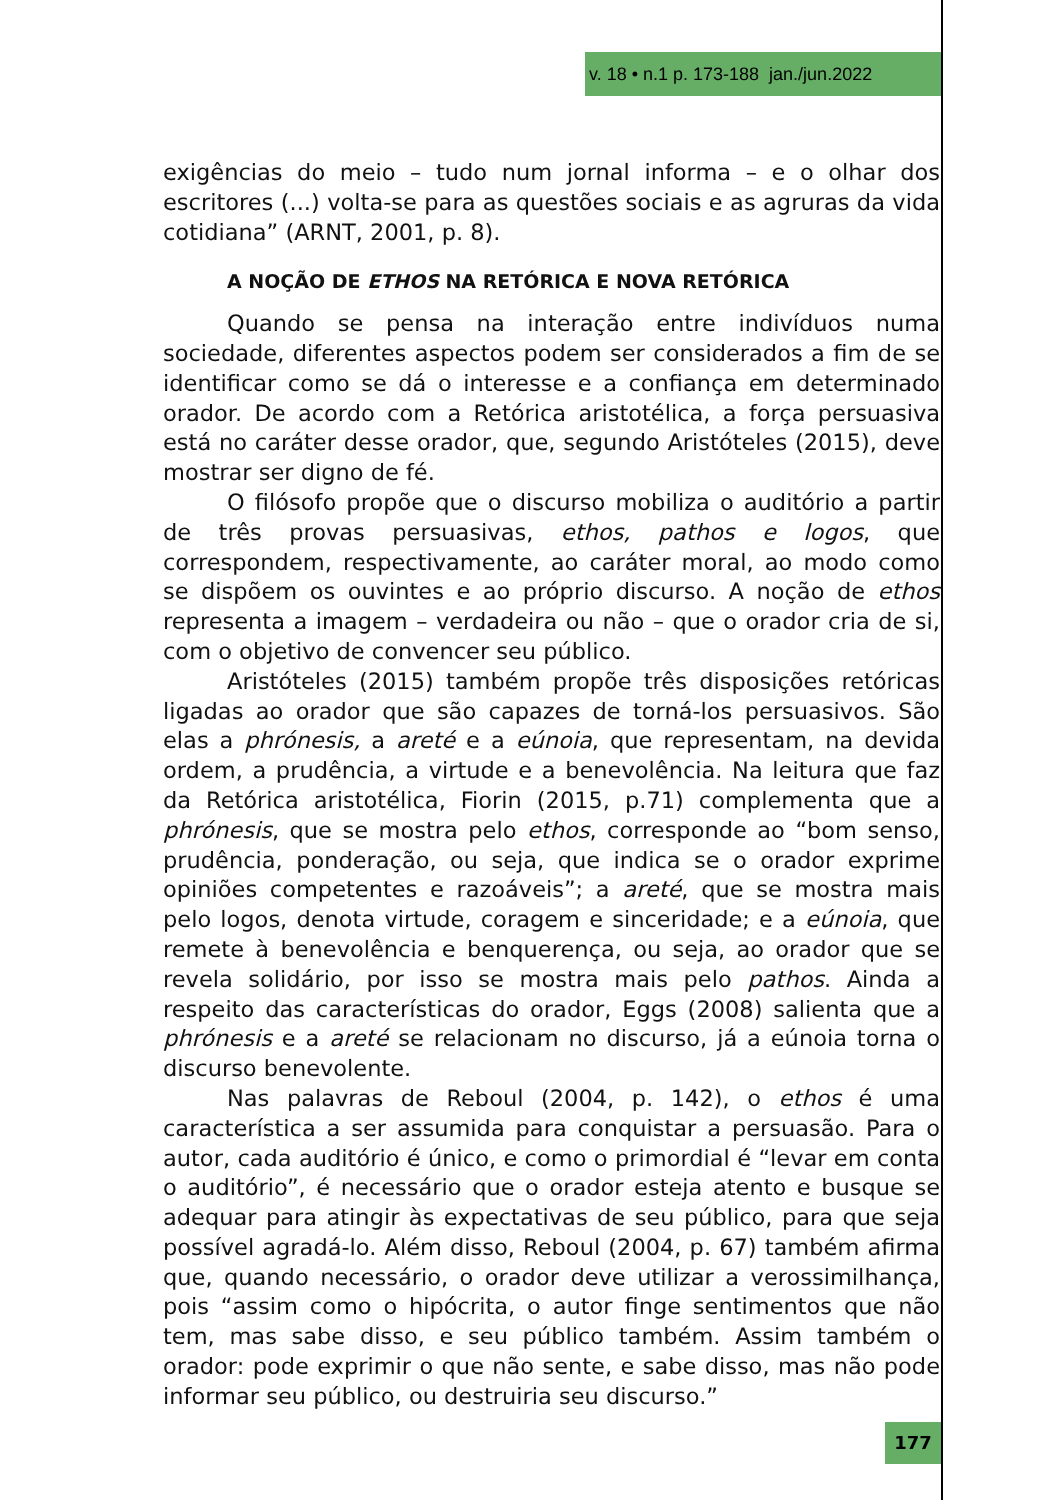v. 18 • n.1 p. 173-188 jan./jun.2022
exigências do meio – tudo num jornal informa – e o olhar dos escritores (...) volta-se para as questões sociais e as agruras da vida cotidiana” (ARNT, 2001, p. 8).
A NOÇÃO DE ETHOS NA RETÓRICA E NOVA RETÓRICA
Quando se pensa na interação entre indivíduos numa sociedade, diferentes aspectos podem ser considerados a fim de se identificar como se dá o interesse e a confiança em determinado orador. De acordo com a Retórica aristotélica, a força persuasiva está no caráter desse orador, que, segundo Aristóteles (2015), deve mostrar ser digno de fé.
O filósofo propõe que o discurso mobiliza o auditório a partir de três provas persuasivas, ethos, pathos e logos, que correspondem, respectivamente, ao caráter moral, ao modo como se dispõem os ouvintes e ao próprio discurso. A noção de ethos representa a imagem – verdadeira ou não – que o orador cria de si, com o objetivo de convencer seu público.
Aristóteles (2015) também propõe três disposições retóricas ligadas ao orador que são capazes de torná-los persuasivos. São elas a phrónesis, a areté e a eúnoia, que representam, na devida ordem, a prudência, a virtude e a benevolência. Na leitura que faz da Retórica aristotélica, Fiorin (2015, p.71) complementa que a phrónesis, que se mostra pelo ethos, corresponde ao “bom senso, prudência, ponderação, ou seja, que indica se o orador exprime opiniões competentes e razoáveis”; a areté, que se mostra mais pelo logos, denota virtude, coragem e sinceridade; e a eúnoia, que remete à benevolência e benquerença, ou seja, ao orador que se revela solidário, por isso se mostra mais pelo pathos. Ainda a respeito das características do orador, Eggs (2008) salienta que a phrónesis e a areté se relacionam no discurso, já a eúnoia torna o discurso benevolente.
Nas palavras de Reboul (2004, p. 142), o ethos é uma característica a ser assumida para conquistar a persuasão. Para o autor, cada auditório é único, e como o primordial é “levar em conta o auditório”, é necessário que o orador esteja atento e busque se adequar para atingir às expectativas de seu público, para que seja possível agradá-lo. Além disso, Reboul (2004, p. 67) também afirma que, quando necessário, o orador deve utilizar a verossimilhança, pois “assim como o hipócrita, o autor finge sentimentos que não tem, mas sabe disso, e seu público também. Assim também o orador: pode exprimir o que não sente, e sabe disso, mas não pode informar seu público, ou destruiria seu discurso.”
177